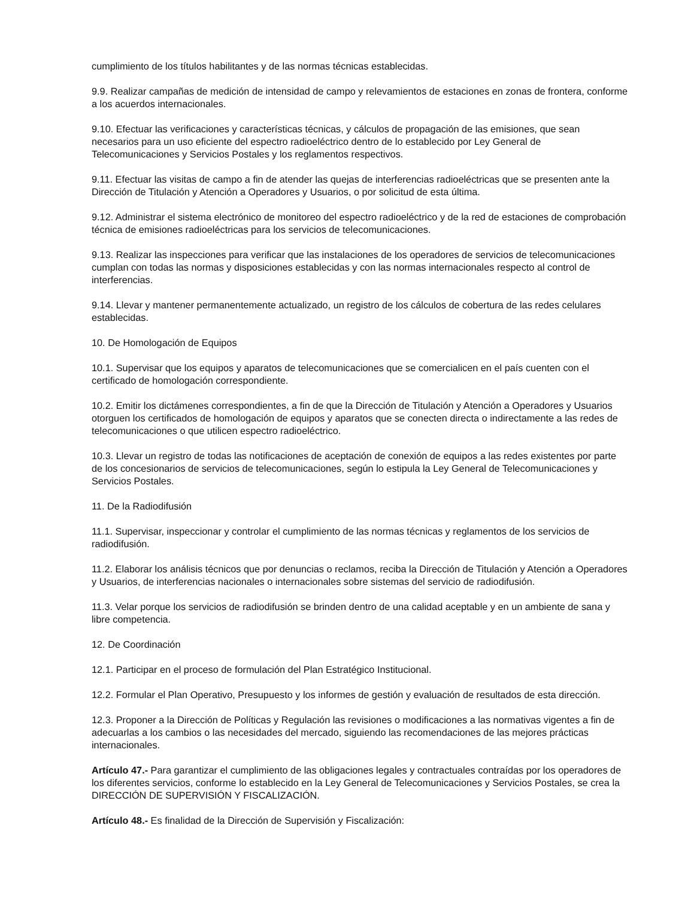cumplimiento de los títulos habilitantes y de las normas técnicas establecidas.
9.9. Realizar campañas de medición de intensidad de campo y relevamientos de estaciones en zonas de frontera, conforme a los acuerdos internacionales.
9.10. Efectuar las verificaciones y características técnicas, y cálculos de propagación de las emisiones, que sean necesarios para un uso eficiente del espectro radioeléctrico dentro de lo establecido por Ley General de Telecomunicaciones y Servicios Postales y los reglamentos respectivos.
9.11. Efectuar las visitas de campo a fin de atender las quejas de interferencias radioeléctricas que se presenten ante la Dirección de Titulación y Atención a Operadores y Usuarios, o por solicitud de esta última.
9.12. Administrar el sistema electrónico de monitoreo del espectro radioeléctrico y de la red de estaciones de comprobación técnica de emisiones radioeléctricas para los servicios de telecomunicaciones.
9.13. Realizar las inspecciones para verificar que las instalaciones de los operadores de servicios de telecomunicaciones cumplan con todas las normas y disposiciones establecidas y con las normas internacionales respecto al control de interferencias.
9.14. Llevar y mantener permanentemente actualizado, un registro de los cálculos de cobertura de las redes celulares establecidas.
10. De Homologación de Equipos
10.1. Supervisar que los equipos y aparatos de telecomunicaciones que se comercialicen en el país cuenten con el certificado de homologación correspondiente.
10.2. Emitir los dictámenes correspondientes, a fin de que la Dirección de Titulación y Atención a Operadores y Usuarios otorguen los certificados de homologación de equipos y aparatos que se conecten directa o indirectamente a las redes de telecomunicaciones o que utilicen espectro radioeléctrico.
10.3. Llevar un registro de todas las notificaciones de aceptación de conexión de equipos a las redes existentes por parte de los concesionarios de servicios de telecomunicaciones, según lo estipula la Ley General de Telecomunicaciones y Servicios Postales.
11. De la Radiodifusión
11.1. Supervisar, inspeccionar y controlar el cumplimiento de las normas técnicas y reglamentos de los servicios de radiodifusión.
11.2. Elaborar los análisis técnicos que por denuncias o reclamos, reciba la Dirección de Titulación y Atención a Operadores y Usuarios, de interferencias nacionales o internacionales sobre sistemas del servicio de radiodifusión.
11.3. Velar porque los servicios de radiodifusión se brinden dentro de una calidad aceptable y en un ambiente de sana y libre competencia.
12. De Coordinación
12.1. Participar en el proceso de formulación del Plan Estratégico Institucional.
12.2. Formular el Plan Operativo, Presupuesto y los informes de gestión y evaluación de resultados de esta dirección.
12.3. Proponer a la Dirección de Políticas y Regulación las revisiones o modificaciones a las normativas vigentes a fin de adecuarlas a los cambios o las necesidades del mercado, siguiendo las recomendaciones de las mejores prácticas internacionales.
Artículo 47.- Para garantizar el cumplimiento de las obligaciones legales y contractuales contraídas por los operadores de los diferentes servicios, conforme lo establecido en la Ley General de Telecomunicaciones y Servicios Postales, se crea la DIRECCIÓN DE SUPERVISIÓN Y FISCALIZACIÓN.
Artículo 48.- Es finalidad de la Dirección de Supervisión y Fiscalización: